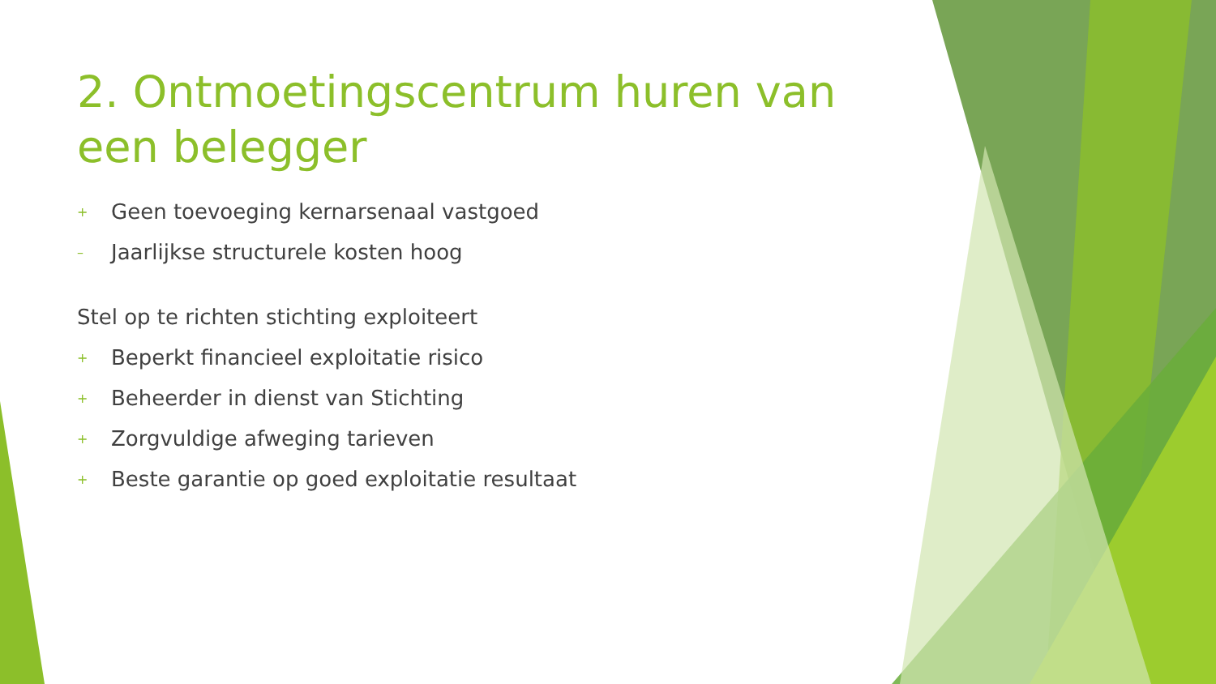2. Ontmoetingscentrum huren van een belegger
+ Geen toevoeging kernarsenaal vastgoed
– Jaarlijkse structurele kosten hoog
Stel op te richten stichting exploiteert
+ Beperkt financieel exploitatie risico
+ Beheerder in dienst van Stichting
+ Zorgvuldige afweging tarieven
+ Beste garantie op goed exploitatie resultaat